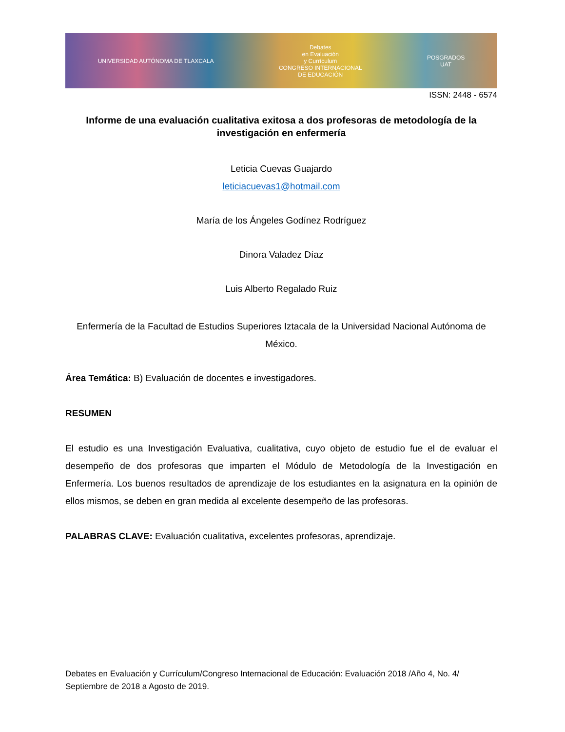UNIVERSIDAD AUTÓNOMA DE TLAXCALA Debates
en Evaluación
y Currículum
CONGRESO INTERNACIONAL
DE EDUCACIÓN POSGRADOS
UAT
ISSN: 2448 - 6574
Informe de una evaluación cualitativa exitosa a dos profesoras de metodología de la investigación en enfermería
Leticia Cuevas Guajardo
leticiacuevas1@hotmail.com
María de los Ángeles Godínez Rodríguez
Dinora Valadez Díaz
Luis Alberto Regalado Ruiz
Enfermería de la Facultad de Estudios Superiores Iztacala de la Universidad Nacional Autónoma de México.
Área Temática: B) Evaluación de docentes e investigadores.
RESUMEN
El estudio es una Investigación Evaluativa, cualitativa, cuyo objeto de estudio fue el de evaluar el desempeño de dos profesoras que imparten el Módulo de Metodología de la Investigación en Enfermería. Los buenos resultados de aprendizaje de los estudiantes en la asignatura en la opinión de ellos mismos, se deben en gran medida al excelente desempeño de las profesoras.
PALABRAS CLAVE: Evaluación cualitativa, excelentes profesoras, aprendizaje.
Debates en Evaluación y Currículum/Congreso Internacional de Educación: Evaluación 2018 /Año 4, No. 4/ Septiembre de 2018 a Agosto de 2019.